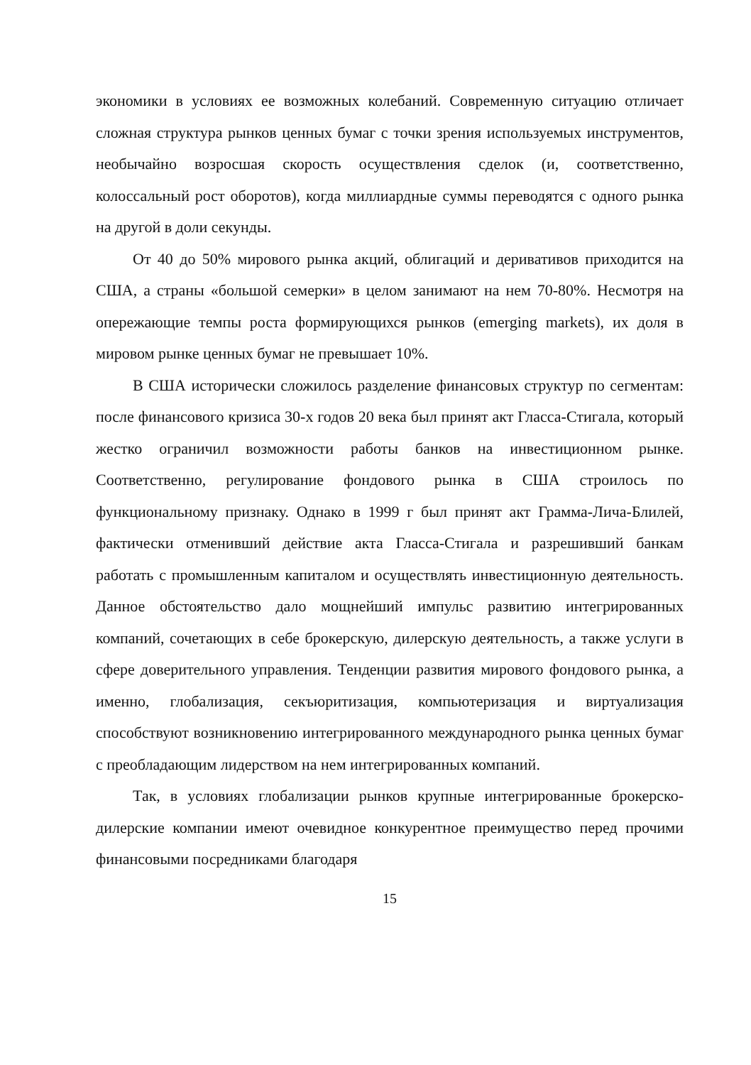экономики в условиях ее возможных колебаний. Современную ситуацию отличает сложная структура рынков ценных бумаг с точки зрения используемых инструментов, необычайно возросшая скорость осуществления сделок (и, соответственно, колоссальный рост оборотов), когда миллиардные суммы переводятся с одного рынка на другой в доли секунды.
От 40 до 50% мирового рынка акций, облигаций и деривативов приходится на США, а страны «большой семерки» в целом занимают на нем 70-80%. Несмотря на опережающие темпы роста формирующихся рынков (emerging markets), их доля в мировом рынке ценных бумаг не превышает 10%.
В США исторически сложилось разделение финансовых структур по сегментам: после финансового кризиса 30-х годов 20 века был принят акт Гласса-Стигала, который жестко ограничил возможности работы банков на инвестиционном рынке. Соответственно, регулирование фондового рынка в США строилось по функциональному признаку. Однако в 1999 г был принят акт Грамма-Лича-Блилей, фактически отменивший действие акта Гласса-Стигала и разрешивший банкам работать с промышленным капиталом и осуществлять инвестиционную деятельность. Данное обстоятельство дало мощнейший импульс развитию интегрированных компаний, сочетающих в себе брокерскую, дилерскую деятельность, а также услуги в сфере доверительного управления. Тенденции развития мирового фондового рынка, а именно, глобализация, секъюритизация, компьютеризация и виртуализация способствуют возникновению интегрированного международного рынка ценных бумаг с преобладающим лидерством на нем интегрированных компаний.
Так, в условиях глобализации рынков крупные интегрированные брокерско-дилерские компании имеют очевидное конкурентное преимущество перед прочими финансовыми посредниками благодаря
15